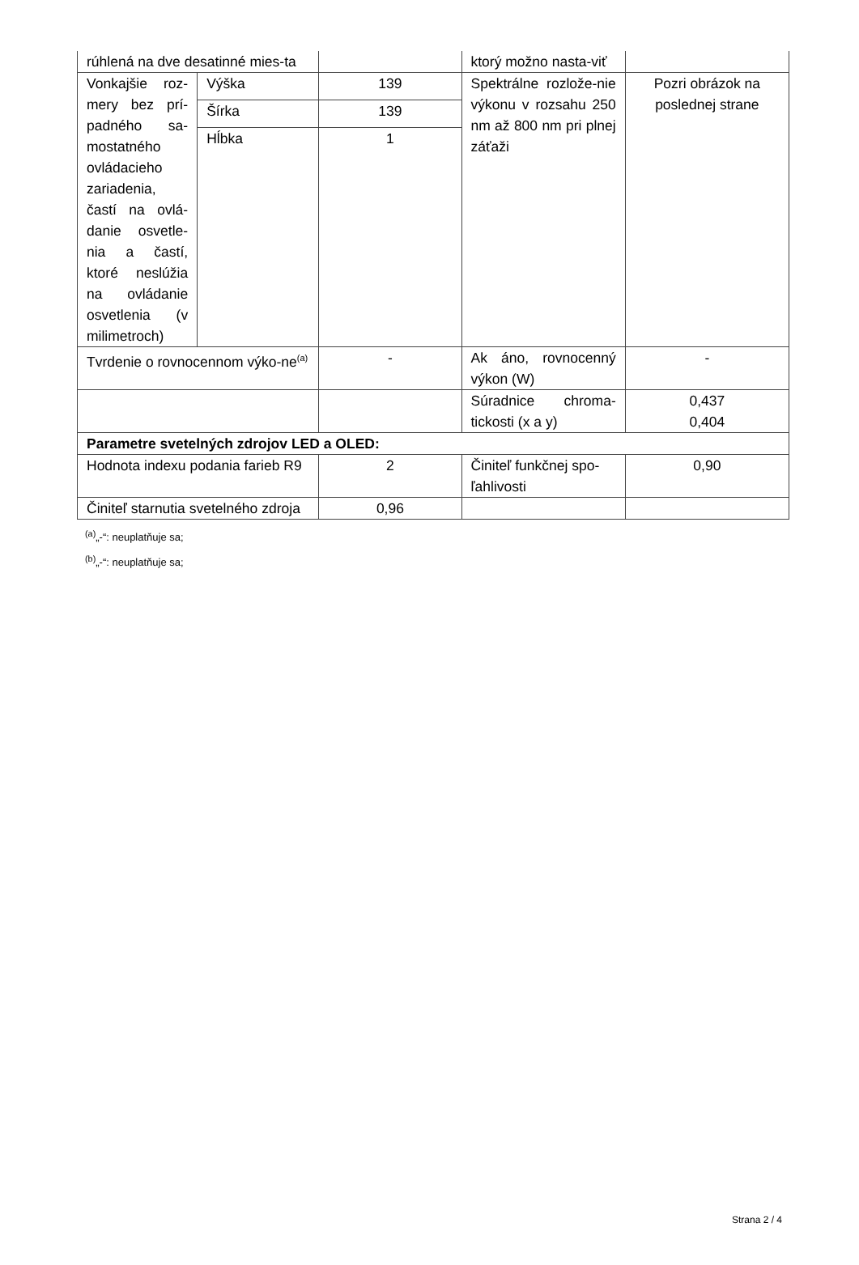| rúhlená na dve desatinné mies-ta | | | ktorý možno nasta-viť | |
| Vonkajšie roz-mery bez prí-padného sa-mostatného ovládacieho zariadenia, častí na ovlá-danie osvetle-nia a častí, ktoré neslúžia na ovládanie osvetlenia (v milimetroch) | Výška | 139 | Spektrálne rozlože-nie výkonu v rozsahu 250 nm až 800 nm pri plnej záťaži | Pozri obrázok na poslednej strane |
| | Šírka | 139 | | |
| | Hĺbka | 1 | | |
| Tvrdenie o rovnocennom výko-ne<sup>(a)</sup> | | - | Ak áno, rovnocenný výkon (W) | - |
| | | | Súradnice chroma-tickosti (x a y) | 0,437 0,404 |
| Parametre svetelných zdrojov LED a OLED: | | | | |
| Hodnota indexu podania farieb R9 | | 2 | Činiteľ funkčnej spo-ľahlivosti | 0,90 |
| Činiteľ starnutia svetelného zdroja | | 0,96 | | |
<sup>(a)</sup>„-“: neuplatňuje sa;
<sup>(b)</sup>„-“: neuplatňuje sa;
Strana 2 / 4